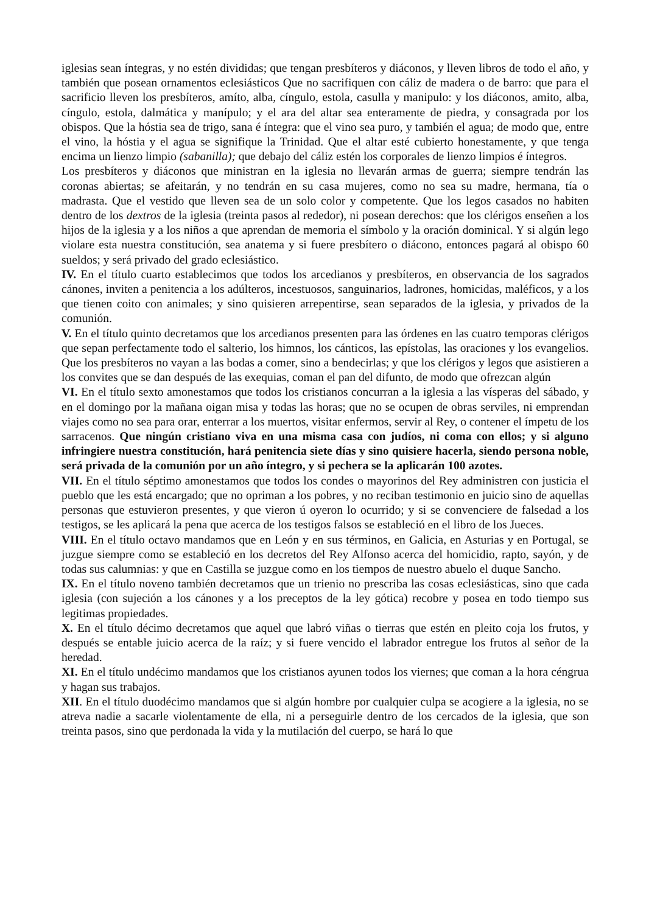iglesias sean íntegras, y no estén divididas; que tengan presbíteros y diáconos, y lleven libros de todo el año, y también que posean ornamentos eclesiásticos Que no sacrifiquen con cáliz de madera o de barro: que para el sacrificio lleven los presbíteros, amíto, alba, cíngulo, estola, casulla y manipulo: y los diáconos, amito, alba, cíngulo, estola, dalmática y manípulo; y el ara del altar sea enteramente de piedra, y consagrada por los obispos. Que la hóstia sea de trigo, sana é íntegra: que el vino sea puro, y también el agua; de modo que, entre el vino, la hóstia y el agua se signifique la Trinidad. Que el altar esté cubierto honestamente, y que tenga encima un lienzo limpio (sabanilla); que debajo del cáliz estén los corporales de lienzo limpios é íntegros.
Los presbíteros y diáconos que ministran en la iglesia no llevarán armas de guerra; siempre tendrán las coronas abiertas; se afeitarán, y no tendrán en su casa mujeres, como no sea su madre, hermana, tía o madrasta. Que el vestido que lleven sea de un solo color y competente. Que los legos casados no habiten dentro de los dextros de la iglesia (treinta pasos al rededor), ni posean derechos: que los clérigos enseñen a los hijos de la iglesia y a los niños a que aprendan de memoria el símbolo y la oración dominical. Y si algún lego violare esta nuestra constitución, sea anatema y si fuere presbítero o diácono, entonces pagará al obispo 60 sueldos; y será privado del grado eclesiástico.
IV. En el título cuarto establecimos que todos los arcedianos y presbíteros, en observancia de los sagrados cánones, inviten a penitencia a los adúlteros, incestuosos, sanguinarios, ladrones, homicidas, maléficos, y a los que tienen coito con animales; y sino quisieren arrepentirse, sean separados de la iglesia, y privados de la comunión.
V. En el título quinto decretamos que los arcedianos presenten para las órdenes en las cuatro temporas clérigos que sepan perfectamente todo el salterio, los himnos, los cánticos, las epístolas, las oraciones y los evangelios. Que los presbíteros no vayan a las bodas a comer, sino a bendecirlas; y que los clérigos y legos que asistieren a los convites que se dan después de las exequias, coman el pan del difunto, de modo que ofrezcan algún
VI. En el título sexto amonestamos que todos los cristianos concurran a la iglesia a las vísperas del sábado, y en el domingo por la mañana oigan misa y todas las horas; que no se ocupen de obras serviles, ni emprendan viajes como no sea para orar, enterrar a los muertos, visitar enfermos, servir al Rey, o contener el ímpetu de los sarracenos. Que ningún cristiano viva en una misma casa con judíos, ni coma con ellos; y si alguno infringiere nuestra constitución, hará penitencia siete días y sino quisiere hacerla, siendo persona noble, será privada de la comunión por un año íntegro, y si pechera se la aplicarán 100 azotes.
VII. En el título séptimo amonestamos que todos los condes o mayorinos del Rey administren con justicia el pueblo que les está encargado; que no opriman a los pobres, y no reciban testimonio en juicio sino de aquellas personas que estuvieron presentes, y que vieron ú oyeron lo ocurrido; y si se convenciere de falsedad a los testigos, se les aplicará la pena que acerca de los testigos falsos se estableció en el libro de los Jueces.
VIII. En el título octavo mandamos que en León y en sus términos, en Galicia, en Asturias y en Portugal, se juzgue siempre como se estableció en los decretos del Rey Alfonso acerca del homicidio, rapto, sayón, y de todas sus calumnias: y que en Castilla se juzgue como en los tiempos de nuestro abuelo el duque Sancho.
IX. En el título noveno también decretamos que un trienio no prescriba las cosas eclesiásticas, sino que cada iglesia (con sujeción a los cánones y a los preceptos de la ley gótica) recobre y posea en todo tiempo sus legitimas propiedades.
X. En el título décimo decretamos que aquel que labró viñas o tierras que estén en pleito coja los frutos, y después se entable juicio acerca de la raíz; y si fuere vencido el labrador entregue los frutos al señor de la heredad.
XI. En el título undécimo mandamos que los cristianos ayunen todos los viernes; que coman a la hora céngrua y hagan sus trabajos.
XII. En el título duodécimo mandamos que si algún hombre por cualquier culpa se acogiere a la iglesia, no se atreva nadie a sacarle violentamente de ella, ni a perseguirle dentro de los cercados de la iglesia, que son treinta pasos, sino que perdonada la vida y la mutilación del cuerpo, se hará lo que